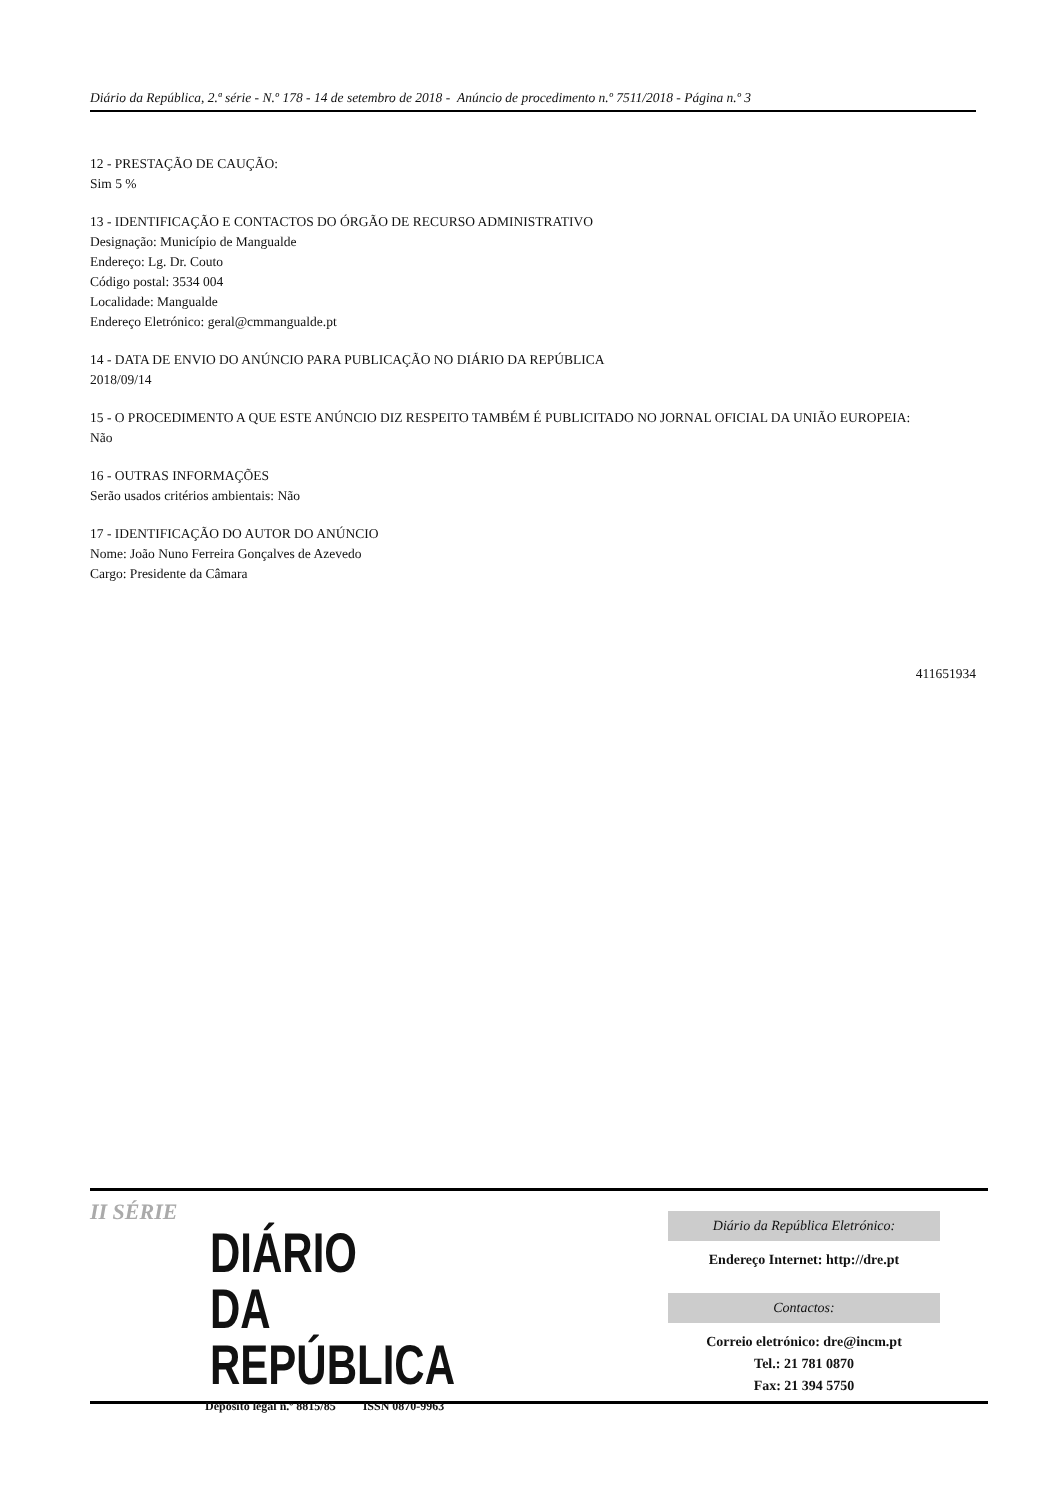Diário da República, 2.ª série - N.º 178 - 14 de setembro de 2018 - Anúncio de procedimento n.º 7511/2018 - Página n.º 3
12 - PRESTAÇÃO DE CAUÇÃO:
Sim 5 %
13 - IDENTIFICAÇÃO E CONTACTOS DO ÓRGÃO DE RECURSO ADMINISTRATIVO
Designação: Município de Mangualde
Endereço: Lg. Dr. Couto
Código postal: 3534 004
Localidade: Mangualde
Endereço Eletrónico: geral@cmmangualde.pt
14 - DATA DE ENVIO DO ANÚNCIO PARA PUBLICAÇÃO NO DIÁRIO DA REPÚBLICA
2018/09/14
15 - O PROCEDIMENTO A QUE ESTE ANÚNCIO DIZ RESPEITO TAMBÉM É PUBLICITADO NO JORNAL OFICIAL DA UNIÃO EUROPEIA:
Não
16 - OUTRAS INFORMAÇÕES
Serão usados critérios ambientais: Não
17 - IDENTIFICAÇÃO DO AUTOR DO ANÚNCIO
Nome: João Nuno Ferreira Gonçalves de Azevedo
Cargo: Presidente da Câmara
411651934
II SÉRIE
DIÁRIO
DA REPÚBLICA
Depósito legal n.º 8815/85 ISSN 0870-9963
Diário da República Eletrónico:
Endereço Internet: http://dre.pt
Contactos:
Correio eletrónico: dre@incm.pt
Tel.: 21 781 0870
Fax: 21 394 5750